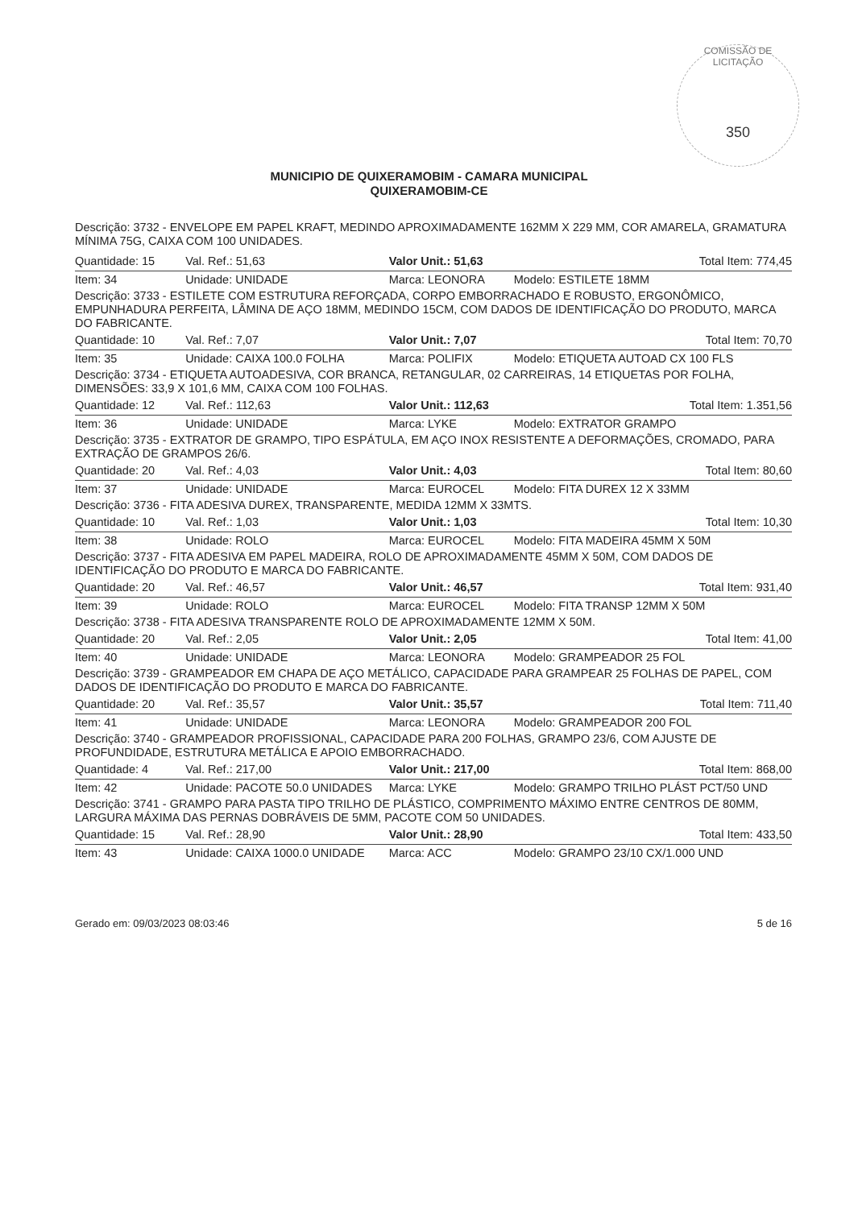COMISSÃO DE LICITAÇÃO
350
MUNICIPIO DE QUIXERAMOBIM - CAMARA MUNICIPAL
QUIXERAMOBIM-CE
Descrição: 3732 - ENVELOPE EM PAPEL KRAFT, MEDINDO APROXIMADAMENTE 162MM X 229 MM, COR AMARELA, GRAMATURA MÍNIMA 75G, CAIXA COM 100 UNIDADES.
| Quantidade: 15 | Val. Ref.: 51,63 | Valor Unit.: 51,63 | Total Item: 774,45 |
| Item: 34 | Unidade: UNIDADE | Marca: LEONORA | Modelo: ESTILETE 18MM |
| Descrição: 3733 - ESTILETE COM ESTRUTURA REFORÇADA, CORPO EMBORRACHADO E ROBUSTO, ERGONÔMICO, EMPUNHADURA PERFEITA, LÂMINA DE AÇO 18MM, MEDINDO 15CM, COM DADOS DE IDENTIFICAÇÃO DO PRODUTO, MARCA DO FABRICANTE. | | | |
| Quantidade: 10 | Val. Ref.: 7,07 | Valor Unit.: 7,07 | Total Item: 70,70 |
| Item: 35 | Unidade: CAIXA 100.0 FOLHA | Marca: POLIFIX | Modelo: ETIQUETA AUTOAD CX 100 FLS |
| Descrição: 3734 - ETIQUETA AUTOADESIVA, COR BRANCA, RETANGULAR, 02 CARREIRAS, 14 ETIQUETAS POR FOLHA, DIMENSÕES: 33,9 X 101,6 MM, CAIXA COM 100 FOLHAS. | | | |
| Quantidade: 12 | Val. Ref.: 112,63 | Valor Unit.: 112,63 | Total Item: 1.351,56 |
| Item: 36 | Unidade: UNIDADE | Marca: LYKE | Modelo: EXTRATOR GRAMPO |
| Descrição: 3735 - EXTRATOR DE GRAMPO, TIPO ESPÁTULA, EM AÇO INOX RESISTENTE A DEFORMAÇÕES, CROMADO, PARA EXTRAÇÃO DE GRAMPOS 26/6. | | | |
| Quantidade: 20 | Val. Ref.: 4,03 | Valor Unit.: 4,03 | Total Item: 80,60 |
| Item: 37 | Unidade: UNIDADE | Marca: EUROCEL | Modelo: FITA DUREX 12 X 33MM |
| Descrição: 3736 - FITA ADESIVA DUREX, TRANSPARENTE, MEDIDA 12MM X 33MTS. | | | |
| Quantidade: 10 | Val. Ref.: 1,03 | Valor Unit.: 1,03 | Total Item: 10,30 |
| Item: 38 | Unidade: ROLO | Marca: EUROCEL | Modelo: FITA MADEIRA 45MM X 50M |
| Descrição: 3737 - FITA ADESIVA EM PAPEL MADEIRA, ROLO DE APROXIMADAMENTE 45MM X 50M, COM DADOS DE IDENTIFICAÇÃO DO PRODUTO E MARCA DO FABRICANTE. | | | |
| Quantidade: 20 | Val. Ref.: 46,57 | Valor Unit.: 46,57 | Total Item: 931,40 |
| Item: 39 | Unidade: ROLO | Marca: EUROCEL | Modelo: FITA TRANSP 12MM X 50M |
| Descrição: 3738 - FITA ADESIVA TRANSPARENTE ROLO DE APROXIMADAMENTE 12MM X 50M. | | | |
| Quantidade: 20 | Val. Ref.: 2,05 | Valor Unit.: 2,05 | Total Item: 41,00 |
| Item: 40 | Unidade: UNIDADE | Marca: LEONORA | Modelo: GRAMPEADOR 25 FOL |
| Descrição: 3739 - GRAMPEADOR EM CHAPA DE AÇO METÁLICO, CAPACIDADE PARA GRAMPEAR 25 FOLHAS DE PAPEL, COM DADOS DE IDENTIFICAÇÃO DO PRODUTO E MARCA DO FABRICANTE. | | | |
| Quantidade: 20 | Val. Ref.: 35,57 | Valor Unit.: 35,57 | Total Item: 711,40 |
| Item: 41 | Unidade: UNIDADE | Marca: LEONORA | Modelo: GRAMPEADOR 200 FOL |
| Descrição: 3740 - GRAMPEADOR PROFISSIONAL, CAPACIDADE PARA 200 FOLHAS, GRAMPO 23/6, COM AJUSTE DE PROFUNDIDADE, ESTRUTURA METÁLICA E APOIO EMBORRACHADO. | | | |
| Quantidade: 4 | Val. Ref.: 217,00 | Valor Unit.: 217,00 | Total Item: 868,00 |
| Item: 42 | Unidade: PACOTE 50.0 UNIDADES | Marca: LYKE | Modelo: GRAMPO TRILHO PLÁST PCT/50 UND |
| Descrição: 3741 - GRAMPO PARA PASTA TIPO TRILHO DE PLÁSTICO, COMPRIMENTO MÁXIMO ENTRE CENTROS DE 80MM, LARGURA MÁXIMA DAS PERNAS DOBRÁVEIS DE 5MM, PACOTE COM 50 UNIDADES. | | | |
| Quantidade: 15 | Val. Ref.: 28,90 | Valor Unit.: 28,90 | Total Item: 433,50 |
| Item: 43 | Unidade: CAIXA 1000.0 UNIDADE | Marca: ACC | Modelo: GRAMPO 23/10 CX/1.000 UND |
Gerado em: 09/03/2023 08:03:46 5 de 16